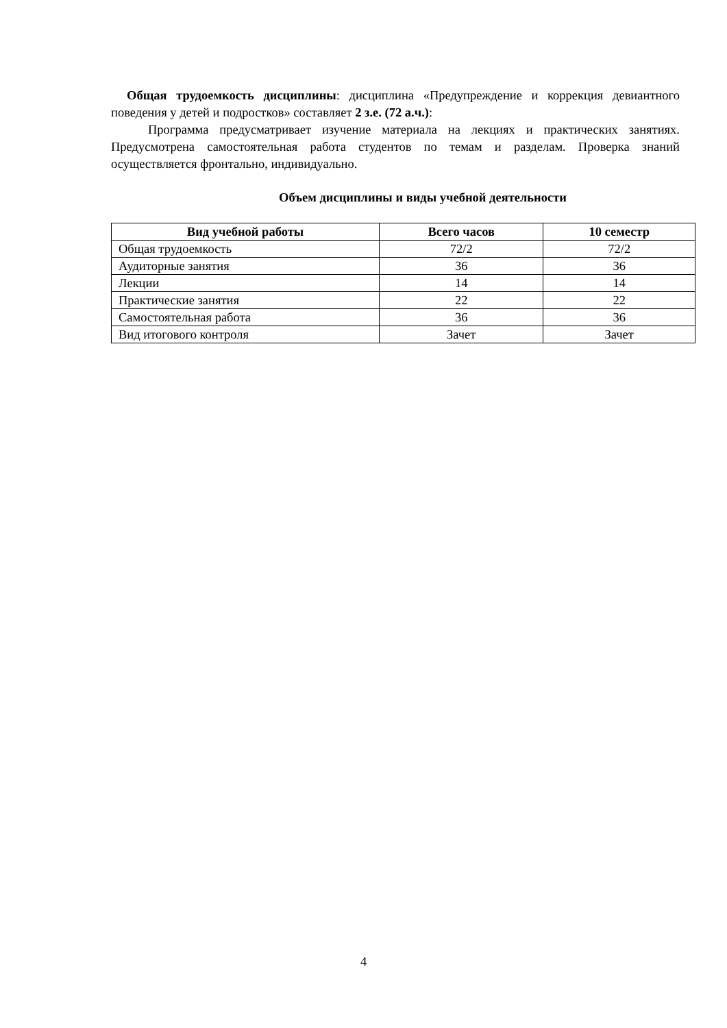Общая трудоемкость дисциплины: дисциплина «Предупреждение и коррекция девиантного поведения у детей и подростков» составляет 2 з.е. (72 а.ч.):
Программа предусматривает изучение материала на лекциях и практических занятиях. Предусмотрена самостоятельная работа студентов по темам и разделам. Проверка знаний осуществляется фронтально, индивидуально.
Объем дисциплины и виды учебной деятельности
| Вид учебной работы | Всего часов | 10 семестр |
| --- | --- | --- |
| Общая трудоемкость | 72/2 | 72/2 |
| Аудиторные занятия | 36 | 36 |
| Лекции | 14 | 14 |
| Практические занятия | 22 | 22 |
| Самостоятельная работа | 36 | 36 |
| Вид итогового контроля | Зачет | Зачет |
4